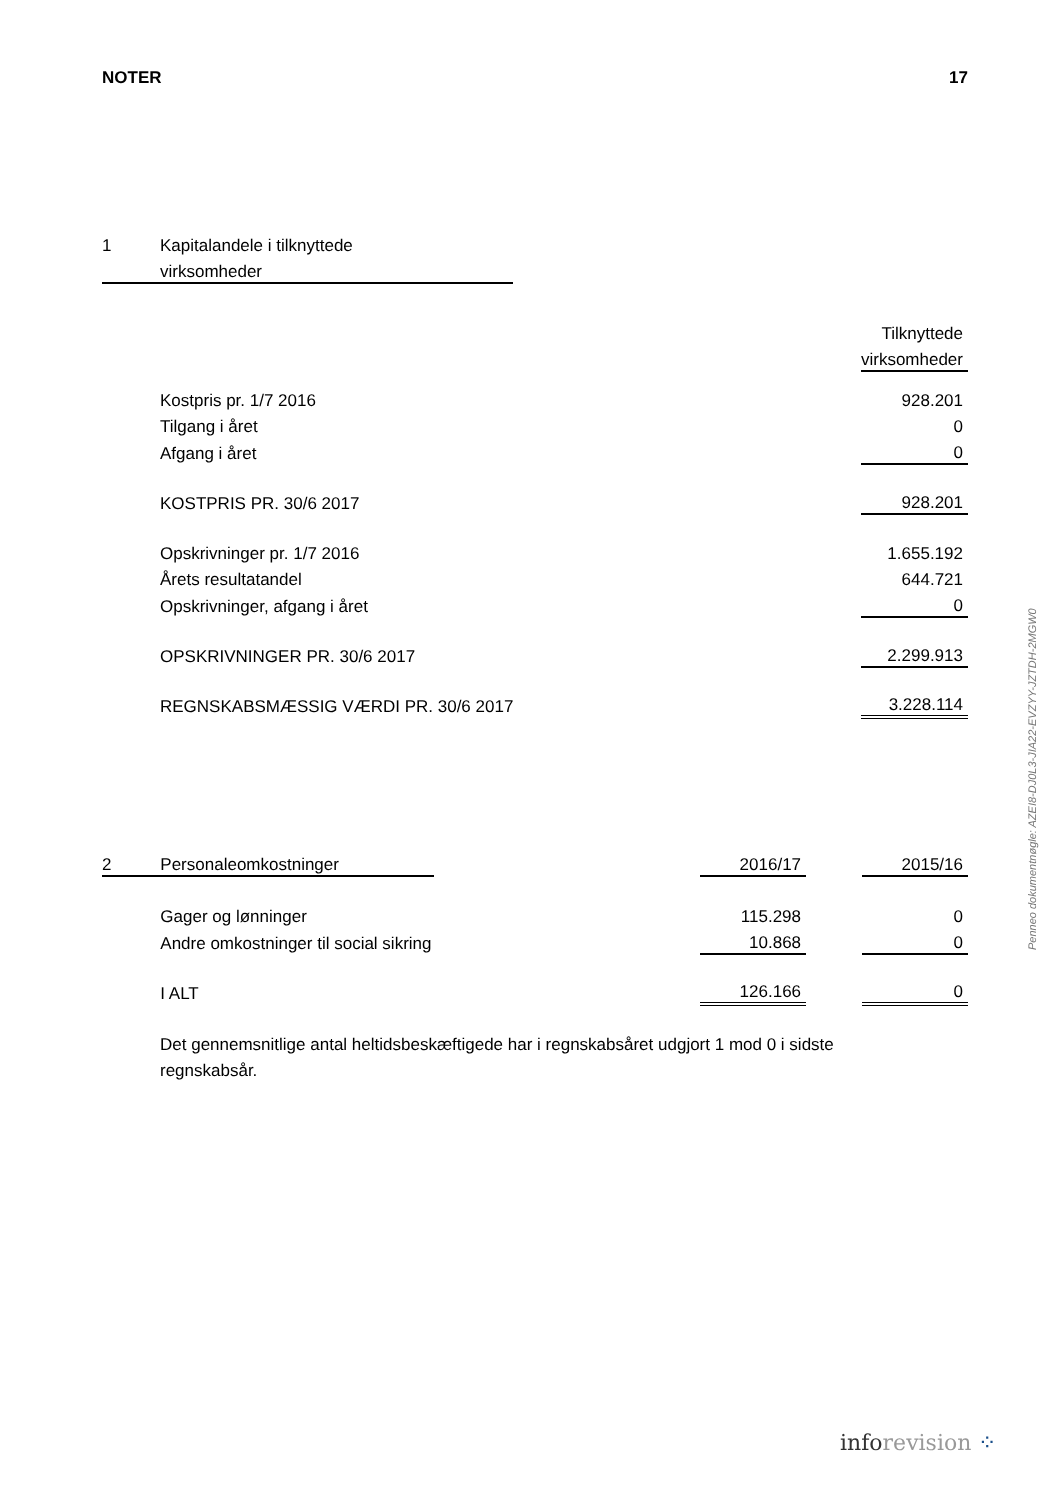NOTER 17
| 1 | Kapitalandele i tilknyttede | | |
| | virksomheder | | |
| | | | Tilknyttede |
| | | | virksomheder |
| | Kostpris pr. 1/7 2016 | | 928.201 |
| | Tilgang i året | | 0 |
| | Afgang i året | | 0 |
| | KOSTPRIS PR. 30/6 2017 | | 928.201 |
| | Opskrivninger pr. 1/7 2016 | | 1.655.192 |
| | Årets resultatandel | | 644.721 |
| | Opskrivninger, afgang i året | | 0 |
| | OPSKRIVNINGER PR. 30/6 2017 | | 2.299.913 |
| | REGNSKABSMÆSSIG VÆRDI PR. 30/6 2017 | | 3.228.114 |
| 2 | Personaleomkostninger | | 2016/17 | | 2015/16 |
| | Gager og lønninger | | 115.298 | | 0 |
| | Andre omkostninger til social sikring | | 10.868 | | 0 |
| | I ALT | | 126.166 | | 0 |
Det gennemsnitlige antal heltidsbeskæftigede har i regnskabsåret udgjort 1 mod 0 i sidste regnskabsår.
Penneo dokumentnøgle: AZEI8-DJ0L3-JIA22-EVZYY-JZTDH-2MGW0
info revision ⁘